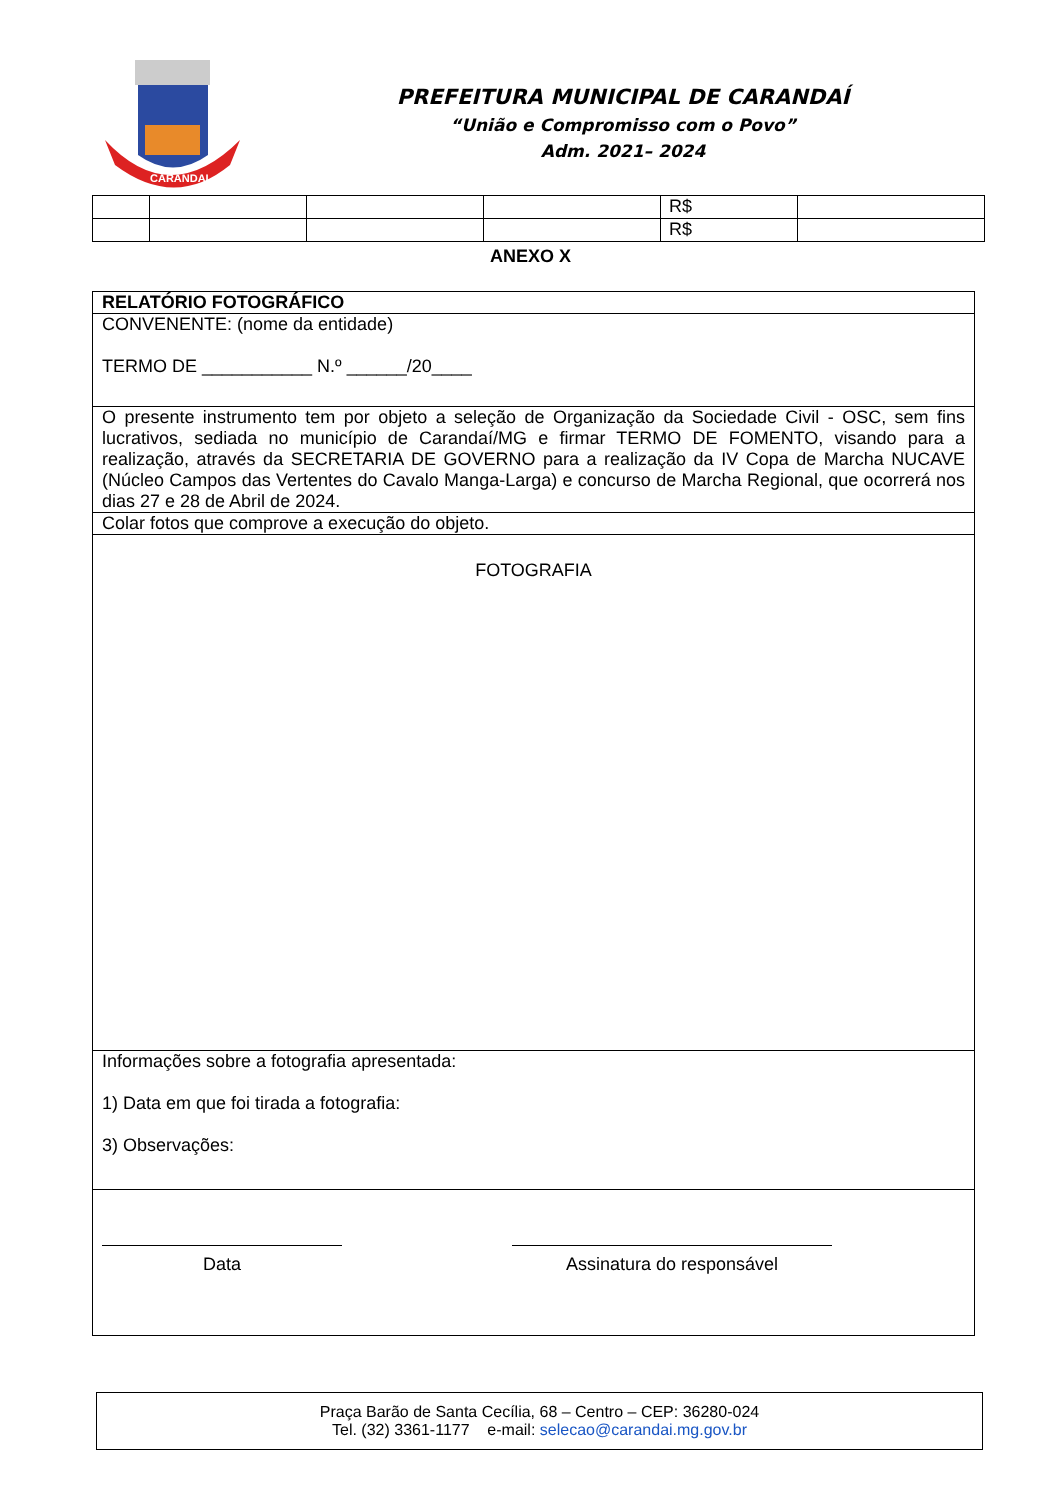CARANDAI
PREFEITURA MUNICIPAL DE CARANDAÍ
“União e Compromisso com o Povo”
Adm. 2021– 2024
| | | | | R$ | |
| | | | | R$ | |
ANEXO X
| RELATÓRIO FOTOGRÁFICO |
| CONVENENTE: (nome da entidade) TERMO DE ___________ N.º ______/20____ |
| O presente instrumento tem por objeto a seleção de Organização da Sociedade Civil - OSC, sem fins lucrativos, sediada no município de Carandaí/MG e firmar TERMO DE FOMENTO, visando para a realização, através da SECRETARIA DE GOVERNO para a realização da IV Copa de Marcha NUCAVE (Núcleo Campos das Vertentes do Cavalo Manga-Larga) e concurso de Marcha Regional, que ocorrerá nos dias 27 e 28 de Abril de 2024. |
| Colar fotos que comprove a execução do objeto. |
| FOTOGRAFIA |
| Informações sobre a fotografia apresentada: 1) Data em que foi tirada a fotografia: 3) Observações: |
| Data Assinatura do responsável |
Praça Barão de Santa Cecília, 68 – Centro – CEP: 36280-024
Tel. (32) 3361-1177 e-mail: selecao@carandai.mg.gov.br